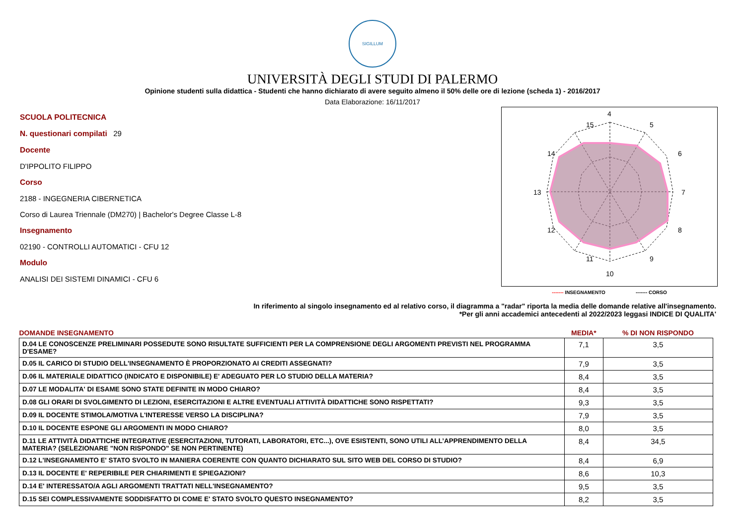SIGILLUM
UNIVERSITÀ DEGLI STUDI DI PALERMO
Opinione studenti sulla didattica - Studenti che hanno dichiarato di avere seguito almeno il 50% delle ore di lezione (scheda 1) - 2016/2017
Data Elaborazione: 16/11/2017
SCUOLA POLITECNICA
N. questionari compilati 29
Docente
D'IPPOLITO FILIPPO
Corso
2188 - INGEGNERIA CIBERNETICA
Corso di Laurea Triennale (DM270) | Bachelor's Degree Classe L-8
Insegnamento
02190 - CONTROLLI AUTOMATICI - CFU 12
Modulo
ANALISI DEI SISTEMI DINAMICI - CFU 6
4
5
6
7
8
9
10
11
12
13
14
15
------- INSEGNAMENTO ------- CORSO
In riferimento al singolo insegnamento ed al relativo corso, il diagramma a "radar" riporta la media delle domande relative all'insegnamento.
*Per gli anni accademici antecedenti al 2022/2023 leggasi INDICE DI QUALITA'
| DOMANDE INSEGNAMENTO | MEDIA* | % DI NON RISPONDO |
| --- | --- | --- |
| D.04 LE CONOSCENZE PRELIMINARI POSSEDUTE SONO RISULTATE SUFFICIENTI PER LA COMPRENSIONE DEGLI ARGOMENTI PREVISTI NEL PROGRAMMA D'ESAME? | 7,1 | 3,5 |
| D.05 IL CARICO DI STUDIO DELL'INSEGNAMENTO È PROPORZIONATO AI CREDITI ASSEGNATI? | 7,9 | 3,5 |
| D.06 IL MATERIALE DIDATTICO (INDICATO E DISPONIBILE) E' ADEGUATO PER LO STUDIO DELLA MATERIA? | 8,4 | 3,5 |
| D.07 LE MODALITA' DI ESAME SONO STATE DEFINITE IN MODO CHIARO? | 8,4 | 3,5 |
| D.08 GLI ORARI DI SVOLGIMENTO DI LEZIONI, ESERCITAZIONI E ALTRE EVENTUALI ATTIVITÀ DIDATTICHE SONO RISPETTATI? | 9,3 | 3,5 |
| D.09 IL DOCENTE STIMOLA/MOTIVA L'INTERESSE VERSO LA DISCIPLINA? | 7,9 | 3,5 |
| D.10 IL DOCENTE ESPONE GLI ARGOMENTI IN MODO CHIARO? | 8,0 | 3,5 |
| D.11 LE ATTIVITÀ DIDATTICHE INTEGRATIVE (ESERCITAZIONI, TUTORATI, LABORATORI, ETC...), OVE ESISTENTI, SONO UTILI ALL’APPRENDIMENTO DELLA MATERIA? (SELEZIONARE "NON RISPONDO" SE NON PERTINENTE) | 8,4 | 34,5 |
| D.12 L'INSEGNAMENTO E' STATO SVOLTO IN MANIERA COERENTE CON QUANTO DICHIARATO SUL SITO WEB DEL CORSO DI STUDIO? | 8,4 | 6,9 |
| D.13 IL DOCENTE E' REPERIBILE PER CHIARIMENTI E SPIEGAZIONI? | 8,6 | 10,3 |
| D.14 E' INTERESSATO/A AGLI ARGOMENTI TRATTATI NELL'INSEGNAMENTO? | 9,5 | 3,5 |
| D.15 SEI COMPLESSIVAMENTE SODDISFATTO DI COME E' STATO SVOLTO QUESTO INSEGNAMENTO? | 8,2 | 3,5 |